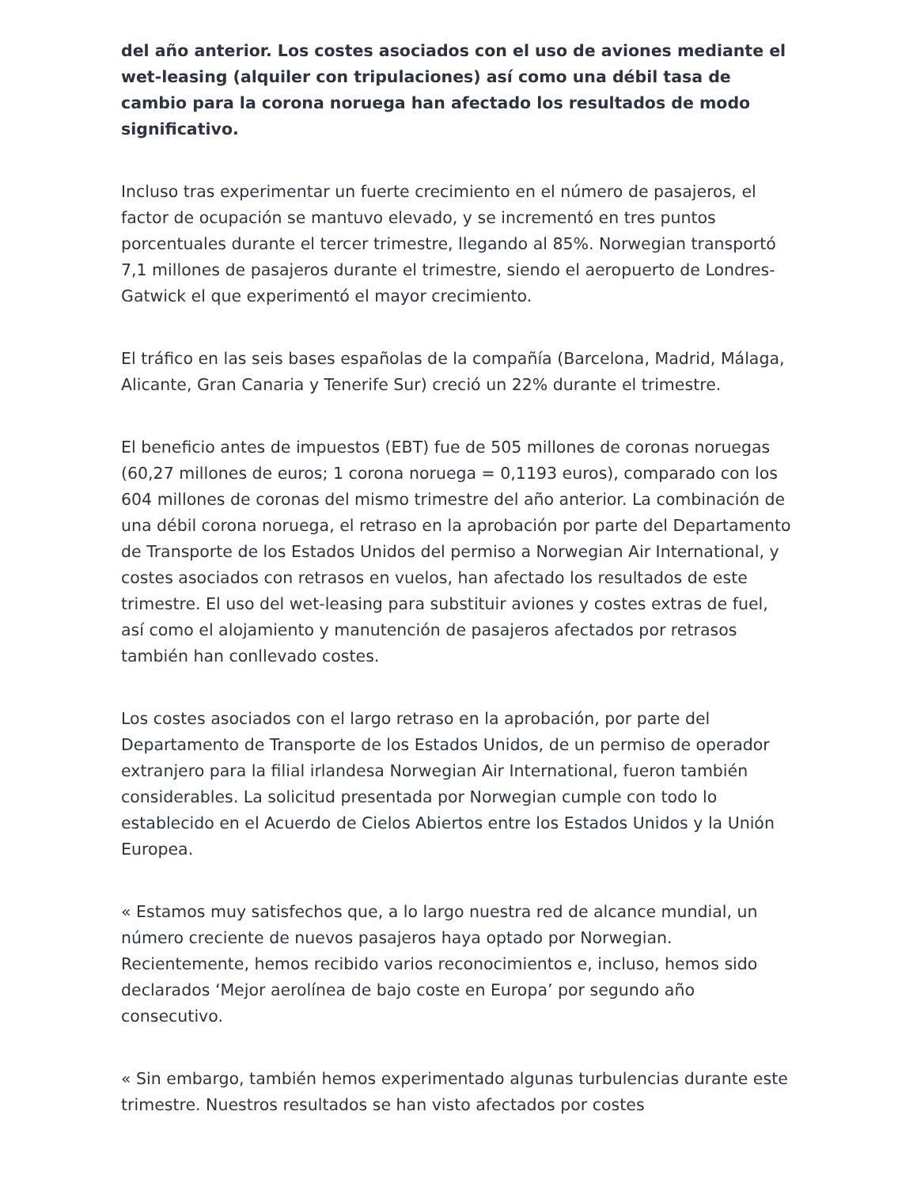del año anterior. Los costes asociados con el uso de aviones mediante el wet-leasing (alquiler con tripulaciones) así como una débil tasa de cambio para la corona noruega han afectado los resultados de modo significativo.
Incluso tras experimentar un fuerte crecimiento en el número de pasajeros, el factor de ocupación se mantuvo elevado, y se incrementó en tres puntos porcentuales durante el tercer trimestre, llegando al 85%. Norwegian transportó 7,1 millones de pasajeros durante el trimestre, siendo el aeropuerto de Londres-Gatwick el que experimentó el mayor crecimiento.
El tráfico en las seis bases españolas de la compañía (Barcelona, Madrid, Málaga, Alicante, Gran Canaria y Tenerife Sur) creció un 22% durante el trimestre.
El beneficio antes de impuestos (EBT) fue de 505 millones de coronas noruegas (60,27 millones de euros; 1 corona noruega = 0,1193 euros), comparado con los 604 millones de coronas del mismo trimestre del año anterior. La combinación de una débil corona noruega, el retraso en la aprobación por parte del Departamento de Transporte de los Estados Unidos del permiso a Norwegian Air International, y costes asociados con retrasos en vuelos, han afectado los resultados de este trimestre. El uso del wet-leasing para substituir aviones y costes extras de fuel, así como el alojamiento y manutención de pasajeros afectados por retrasos también han conllevado costes.
Los costes asociados con el largo retraso en la aprobación, por parte del Departamento de Transporte de los Estados Unidos, de un permiso de operador extranjero para la filial irlandesa Norwegian Air International, fueron también considerables. La solicitud presentada por Norwegian cumple con todo lo establecido en el Acuerdo de Cielos Abiertos entre los Estados Unidos y la Unión Europea.
« Estamos muy satisfechos que, a lo largo nuestra red de alcance mundial, un número creciente de nuevos pasajeros haya optado por Norwegian. Recientemente, hemos recibido varios reconocimientos e, incluso, hemos sido declarados ‘Mejor aerolínea de bajo coste en Europa’ por segundo año consecutivo.
« Sin embargo, también hemos experimentado algunas turbulencias durante este trimestre. Nuestros resultados se han visto afectados por costes